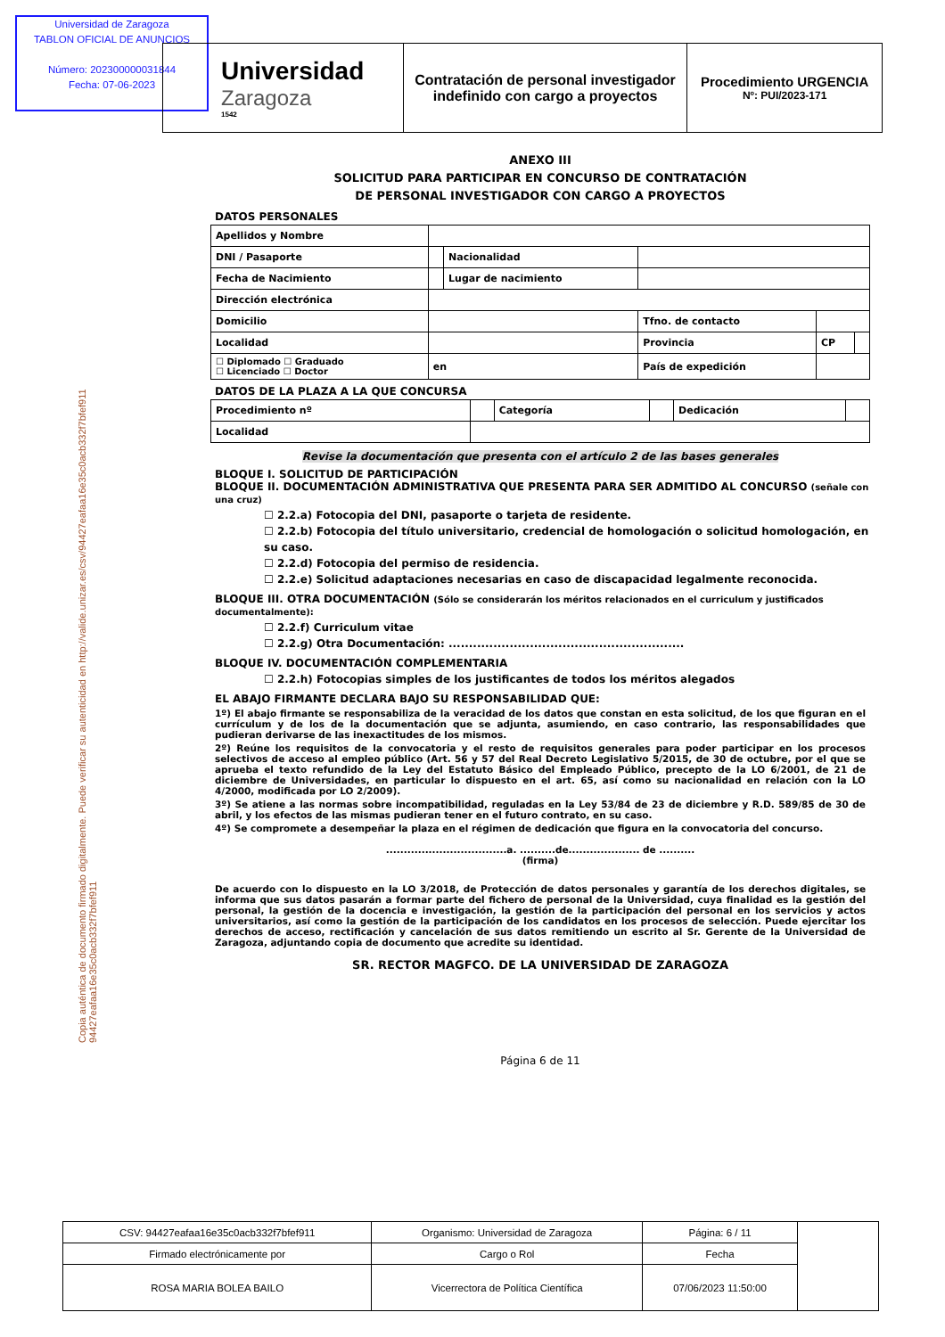Universidad de Zaragoza
TABLON OFICIAL DE ANUNCIOS
Número: 202300000031844
Fecha: 07-06-2023
Universidad
Zaragoza
1542
Contratación de personal investigador indefinido con cargo a proyectos
Procedimiento URGENCIA
Nº: PUI/2023-171
Copia auténtica de documento firmado digitalmente. Puede verificar su autenticidad en http://valide.unizar.es/csv/94427eafaa16e35c0acb332f7bfef911 94427eafaa16e35c0acb332f7bfef911
ANEXO III
SOLICITUD PARA PARTICIPAR EN CONCURSO DE CONTRATACIÓN
DE PERSONAL INVESTIGADOR CON CARGO A PROYECTOS
DATOS PERSONALES
| Apellidos y Nombre | | | | | |
| DNI / Pasaporte | | Nacionalidad | | | |
| Fecha de Nacimiento | | Lugar de nacimiento | | | |
| Dirección electrónica | | | | | |
| Domicilio | | | Tfno. de contacto | | |
| Localidad | | | Provincia | CP | |
| ☐ Diplomado ☐ Graduado ☐ Licenciado ☐ Doctor | en | | País de expedición | | |
DATOS DE LA PLAZA A LA QUE CONCURSA
| Procedimiento nº | | Categoría | | Dedicación | |
| Localidad | | | | | |
Revise la documentación que presenta con el artículo 2 de las bases generales
BLOQUE I. SOLICITUD DE PARTICIPACIÓN
BLOQUE II. DOCUMENTACIÓN ADMINISTRATIVA QUE PRESENTA PARA SER ADMITIDO AL CONCURSO (señale con una cruz)
☐ 2.2.a) Fotocopia del DNI, pasaporte o tarjeta de residente.
☐ 2.2.b) Fotocopia del título universitario, credencial de homologación o solicitud homologación, en su caso.
☐ 2.2.d) Fotocopia del permiso de residencia.
☐ 2.2.e) Solicitud adaptaciones necesarias en caso de discapacidad legalmente reconocida.
BLOQUE III. OTRA DOCUMENTACIÓN (Sólo se considerarán los méritos relacionados en el curriculum y justificados documentalmente):
☐ 2.2.f) Curriculum vitae
☐ 2.2.g) Otra Documentación: ..........................................................
BLOQUE IV. DOCUMENTACIÓN COMPLEMENTARIA
☐ 2.2.h) Fotocopias simples de los justificantes de todos los méritos alegados
EL ABAJO FIRMANTE DECLARA BAJO SU RESPONSABILIDAD QUE:
1º) El abajo firmante se responsabiliza de la veracidad de los datos que constan en esta solicitud, de los que figuran en el currículum y de los de la documentación que se adjunta, asumiendo, en caso contrario, las responsabilidades que pudieran derivarse de las inexactitudes de los mismos.
2º) Reúne los requisitos de la convocatoria y el resto de requisitos generales para poder participar en los procesos selectivos de acceso al empleo público (Art. 56 y 57 del Real Decreto Legislativo 5/2015, de 30 de octubre, por el que se aprueba el texto refundido de la Ley del Estatuto Básico del Empleado Público, precepto de la LO 6/2001, de 21 de diciembre de Universidades, en particular lo dispuesto en el art. 65, así como su nacionalidad en relación con la LO 4/2000, modificada por LO 2/2009).
3º) Se atiene a las normas sobre incompatibilidad, reguladas en la Ley 53/84 de 23 de diciembre y R.D. 589/85 de 30 de abril, y los efectos de las mismas pudieran tener en el futuro contrato, en su caso.
4º) Se compromete a desempeñar la plaza en el régimen de dedicación que figura en la convocatoria del concurso.
..................................a. ..........de.................... de ..........
(firma)
De acuerdo con lo dispuesto en la LO 3/2018, de Protección de datos personales y garantía de los derechos digitales, se informa que sus datos pasarán a formar parte del fichero de personal de la Universidad, cuya finalidad es la gestión del personal, la gestión de la docencia e investigación, la gestión de la participación del personal en los servicios y actos universitarios, así como la gestión de la participación de los candidatos en los procesos de selección. Puede ejercitar los derechos de acceso, rectificación y cancelación de sus datos remitiendo un escrito al Sr. Gerente de la Universidad de Zaragoza, adjuntando copia de documento que acredite su identidad.
SR. RECTOR MAGFCO. DE LA UNIVERSIDAD DE ZARAGOZA
Página 6 de 11
| CSV: 94427eafaa16e35c0acb332f7bfef911 | Organismo: Universidad de Zaragoza | Página: 6 / 11 | |
| Firmado electrónicamente por | Cargo o Rol | Fecha | |
| ROSA MARIA BOLEA BAILO | Vicerrectora de Política Científica | 07/06/2023 11:50:00 | |